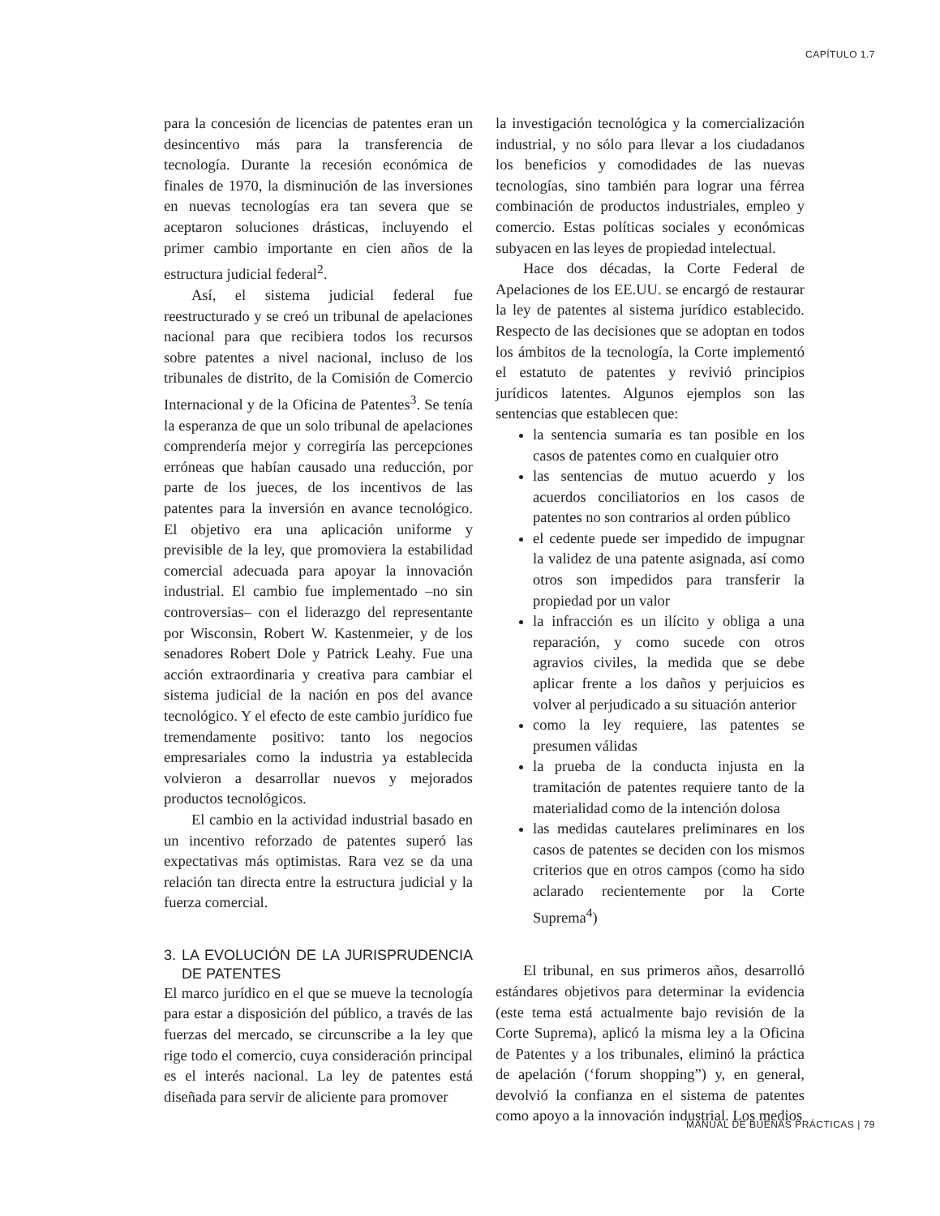CAPÍTULO 1.7
para la concesión de licencias de patentes eran un desincentivo más para la transferencia de tecnología. Durante la recesión económica de finales de 1970, la disminución de las inversiones en nuevas tecnologías era tan severa que se aceptaron soluciones drásticas, incluyendo el primer cambio importante en cien años de la estructura judicial federal<sup>2</sup>.
Así, el sistema judicial federal fue reestructurado y se creó un tribunal de apelaciones nacional para que recibiera todos los recursos sobre patentes a nivel nacional, incluso de los tribunales de distrito, de la Comisión de Comercio Internacional y de la Oficina de Patentes<sup>3</sup>. Se tenía la esperanza de que un solo tribunal de apelaciones comprendería mejor y corregiría las percepciones erróneas que habían causado una reducción, por parte de los jueces, de los incentivos de las patentes para la inversión en avance tecnológico. El objetivo era una aplicación uniforme y previsible de la ley, que promoviera la estabilidad comercial adecuada para apoyar la innovación industrial. El cambio fue implementado –no sin controversias– con el liderazgo del representante por Wisconsin, Robert W. Kastenmeier, y de los senadores Robert Dole y Patrick Leahy. Fue una acción extraordinaria y creativa para cambiar el sistema judicial de la nación en pos del avance tecnológico. Y el efecto de este cambio jurídico fue tremendamente positivo: tanto los negocios empresariales como la industria ya establecida volvieron a desarrollar nuevos y mejorados productos tecnológicos.
El cambio en la actividad industrial basado en un incentivo reforzado de patentes superó las expectativas más optimistas. Rara vez se da una relación tan directa entre la estructura judicial y la fuerza comercial.
3. LA EVOLUCIÓN DE LA JURISPRUDENCIA DE PATENTES
El marco jurídico en el que se mueve la tecnología para estar a disposición del público, a través de las fuerzas del mercado, se circunscribe a la ley que rige todo el comercio, cuya consideración principal es el interés nacional. La ley de patentes está diseñada para servir de aliciente para promover
la investigación tecnológica y la comercialización industrial, y no sólo para llevar a los ciudadanos los beneficios y comodidades de las nuevas tecnologías, sino también para lograr una férrea combinación de productos industriales, empleo y comercio. Estas políticas sociales y económicas subyacen en las leyes de propiedad intelectual.
Hace dos décadas, la Corte Federal de Apelaciones de los EE.UU. se encargó de restaurar la ley de patentes al sistema jurídico establecido. Respecto de las decisiones que se adoptan en todos los ámbitos de la tecnología, la Corte implementó el estatuto de patentes y revivió principios jurídicos latentes. Algunos ejemplos son las sentencias que establecen que:
la sentencia sumaria es tan posible en los casos de patentes como en cualquier otro
las sentencias de mutuo acuerdo y los acuerdos conciliatorios en los casos de patentes no son contrarios al orden público
el cedente puede ser impedido de impugnar la validez de una patente asignada, así como otros son impedidos para transferir la propiedad por un valor
la infracción es un ilícito y obliga a una reparación, y como sucede con otros agravios civiles, la medida que se debe aplicar frente a los daños y perjuicios es volver al perjudicado a su situación anterior
como la ley requiere, las patentes se presumen válidas
la prueba de la conducta injusta en la tramitación de patentes requiere tanto de la materialidad como de la intención dolosa
las medidas cautelares preliminares en los casos de patentes se deciden con los mismos criterios que en otros campos (como ha sido aclarado recientemente por la Corte Suprema<sup>4</sup>)
El tribunal, en sus primeros años, desarrolló estándares objetivos para determinar la evidencia (este tema está actualmente bajo revisión de la Corte Suprema), aplicó la misma ley a la Oficina de Patentes y a los tribunales, eliminó la práctica de apelación (‘forum shopping”) y, en general, devolvió la confianza en el sistema de patentes como apoyo a la innovación industrial. Los medios
MANUAL DE BUENAS PRÁCTICAS | 79